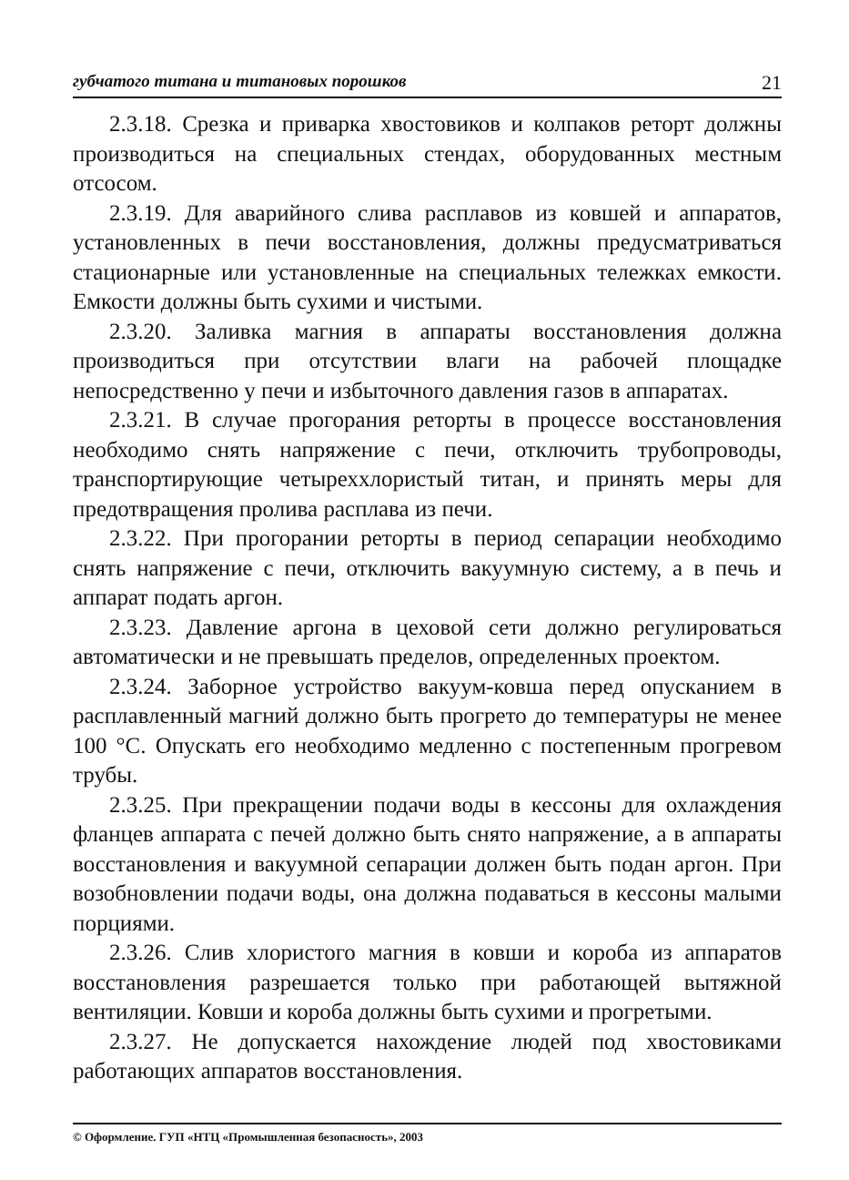губчатого титана и титановых порошков 21
2.3.18. Срезка и приварка хвостовиков и колпаков реторт должны производиться на специальных стендах, оборудованных местным отсосом.
2.3.19. Для аварийного слива расплавов из ковшей и аппаратов, установленных в печи восстановления, должны предусматриваться стационарные или установленные на специальных тележках емкости. Емкости должны быть сухими и чистыми.
2.3.20. Заливка магния в аппараты восстановления должна производиться при отсутствии влаги на рабочей площадке непосредственно у печи и избыточного давления газов в аппаратах.
2.3.21. В случае прогорания реторты в процессе восстановления необходимо снять напряжение с печи, отключить трубопроводы, транспортирующие четыреххлористый титан, и принять меры для предотвращения пролива расплава из печи.
2.3.22. При прогорании реторты в период сепарации необходимо снять напряжение с печи, отключить вакуумную систему, а в печь и аппарат подать аргон.
2.3.23. Давление аргона в цеховой сети должно регулироваться автоматически и не превышать пределов, определенных проектом.
2.3.24. Заборное устройство вакуум-ковша перед опусканием в расплавленный магний должно быть прогрето до температуры не менее 100 °С. Опускать его необходимо медленно с постепенным прогревом трубы.
2.3.25. При прекращении подачи воды в кессоны для охлаждения фланцев аппарата с печей должно быть снято напряжение, а в аппараты восстановления и вакуумной сепарации должен быть подан аргон. При возобновлении подачи воды, она должна подаваться в кессоны малыми порциями.
2.3.26. Слив хлористого магния в ковши и короба из аппаратов восстановления разрешается только при работающей вытяжной вентиляции. Ковши и короба должны быть сухими и прогретыми.
2.3.27. Не допускается нахождение людей под хвостовиками работающих аппаратов восстановления.
© Оформление. ГУП «НТЦ «Промышленная безопасность», 2003